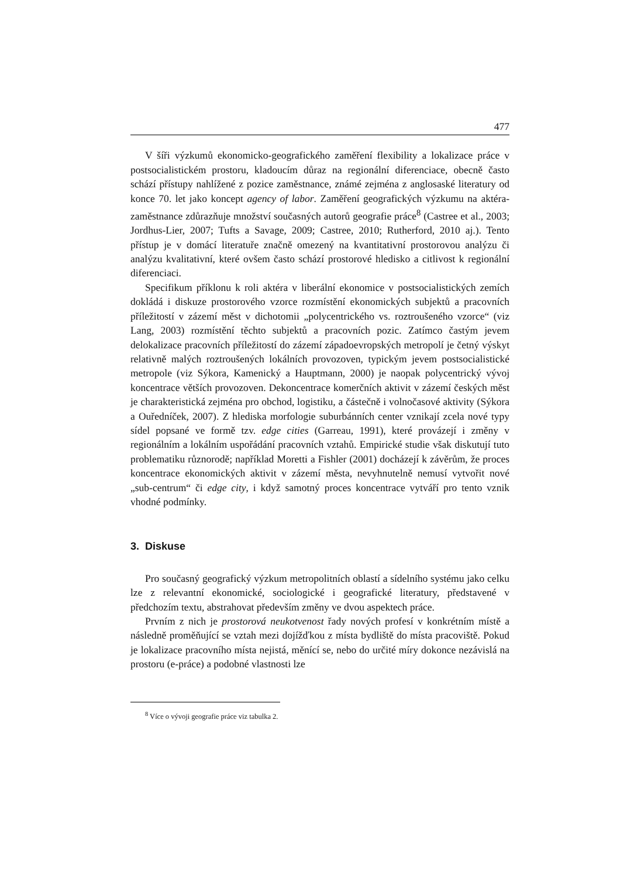477
V šíři výzkumů ekonomicko-geografického zaměření flexibility a lokalizace práce v postsocialistickém prostoru, kladoucím důraz na regionální diferenciace, obecně často schází přístupy nahlížené z pozice zaměstnance, známé zejména z anglosaské literatury od konce 70. let jako koncept agency of labor. Zaměření geografických výzkumu na aktéra-zaměstnance zdůrazňuje množství současných autorů geografie práce<sup>8</sup> (Castree et al., 2003; Jordhus-Lier, 2007; Tufts a Savage, 2009; Castree, 2010; Rutherford, 2010 aj.). Tento přístup je v domácí literatuře značně omezený na kvantitativní prostorovou analýzu či analýzu kvalitativní, které ovšem často schází prostorové hledisko a citlivost k regionální diferenciaci.
Specifikum příklonu k roli aktéra v liberální ekonomice v postsocialistických zemích dokládá i diskuze prostorového vzorce rozmístění ekonomických subjektů a pracovních příležitostí v zázemí měst v dichotomii „polycentrického vs. roztroušeného vzorce“ (viz Lang, 2003) rozmístění těchto subjektů a pracovních pozic. Zatímco častým jevem delokalizace pracovních příležitostí do zázemí západoevropských metropolí je četný výskyt relativně malých roztroušených lokálních provozoven, typickým jevem postsocialistické metropole (viz Sýkora, Kamenický a Hauptmann, 2000) je naopak polycentrický vývoj koncentrace větších provozoven. Dekoncentrace komerčních aktivit v zázemí českých měst je charakteristická zejména pro obchod, logistiku, a částečně i volnočasové aktivity (Sýkora a Ouředníček, 2007). Z hlediska morfologie suburbánních center vznikají zcela nové typy sídel popsané ve formě tzv. edge cities (Garreau, 1991), které provázejí i změny v regionálním a lokálním uspořádání pracovních vztahů. Empirické studie však diskutují tuto problematiku různorodě; například Moretti a Fishler (2001) docházejí k závěrům, že proces koncentrace ekonomických aktivit v zázemí města, nevyhnutelně nemusí vytvořit nové „sub-centrum“ či edge city, i když samotný proces koncentrace vytváří pro tento vznik vhodné podmínky.
3. Diskuse
Pro současný geografický výzkum metropolitních oblastí a sídelního systému jako celku lze z relevantní ekonomické, sociologické i geografické literatury, představené v předchozím textu, abstrahovat především změny ve dvou aspektech práce.
Prvním z nich je prostorová neukotvenost řady nových profesí v konkrétním místě a následně proměňující se vztah mezi dojížďkou z místa bydliště do místa pracoviště. Pokud je lokalizace pracovního místa nejistá, měnící se, nebo do určité míry dokonce nezávislá na prostoru (e-práce) a podobné vlastnosti lze
<sup>8</sup> Více o vývoji geografie práce viz tabulka 2.